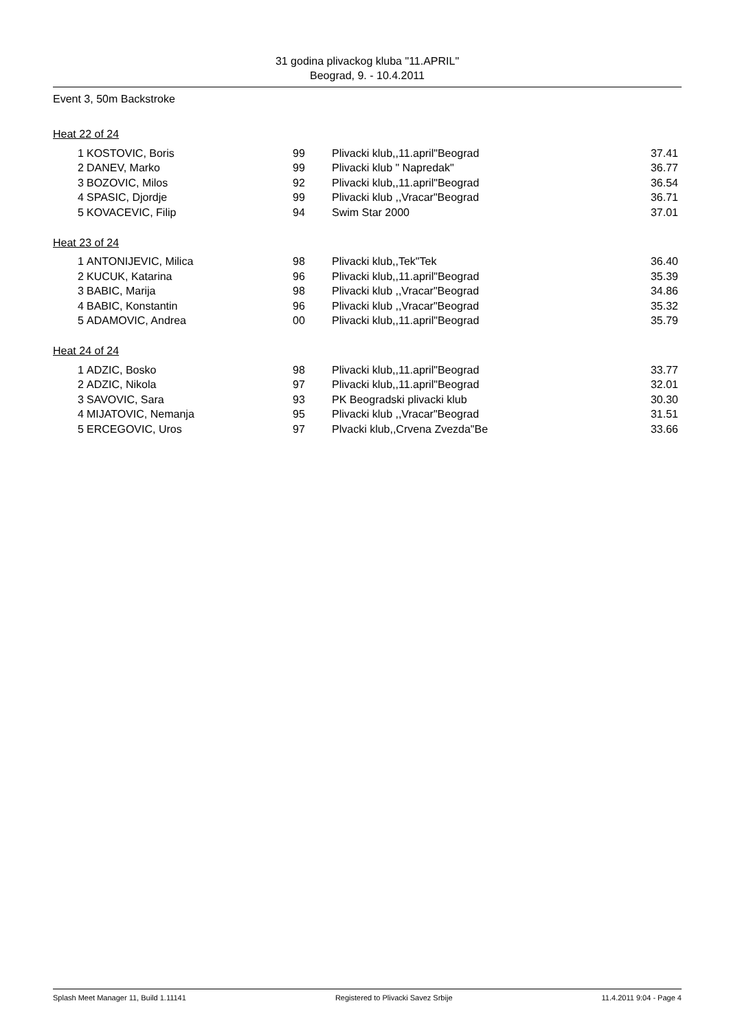31 godina plivackog kluba "11.APRIL"
Beograd, 9. - 10.4.2011
Event 3, 50m Backstroke
Heat 22 of 24
| 1 | KOSTOVIC, Boris | 99 | Plivacki klub,,11.april"Beograd | 37.41 |
| 2 | DANEV, Marko | 99 | Plivacki klub " Napredak" | 36.77 |
| 3 | BOZOVIC, Milos | 92 | Plivacki klub,,11.april"Beograd | 36.54 |
| 4 | SPASIC, Djordje | 99 | Plivacki klub ,,Vracar"Beograd | 36.71 |
| 5 | KOVACEVIC, Filip | 94 | Swim Star 2000 | 37.01 |
Heat 23 of 24
| 1 | ANTONIJEVIC, Milica | 98 | Plivacki klub,,Tek"Tek | 36.40 |
| 2 | KUCUK, Katarina | 96 | Plivacki klub,,11.april"Beograd | 35.39 |
| 3 | BABIC, Marija | 98 | Plivacki klub ,,Vracar"Beograd | 34.86 |
| 4 | BABIC, Konstantin | 96 | Plivacki klub ,,Vracar"Beograd | 35.32 |
| 5 | ADAMOVIC, Andrea | 00 | Plivacki klub,,11.april"Beograd | 35.79 |
Heat 24 of 24
| 1 | ADZIC, Bosko | 98 | Plivacki klub,,11.april"Beograd | 33.77 |
| 2 | ADZIC, Nikola | 97 | Plivacki klub,,11.april"Beograd | 32.01 |
| 3 | SAVOVIC, Sara | 93 | PK Beogradski plivacki klub | 30.30 |
| 4 | MIJATOVIC, Nemanja | 95 | Plivacki klub ,,Vracar"Beograd | 31.51 |
| 5 | ERCEGOVIC, Uros | 97 | Plvacki klub,,Crvena Zvezda"Be | 33.66 |
Splash Meet Manager 11, Build 1.11141 Registered to Plivacki Savez Srbije 11.4.2011 9:04 - Page 4